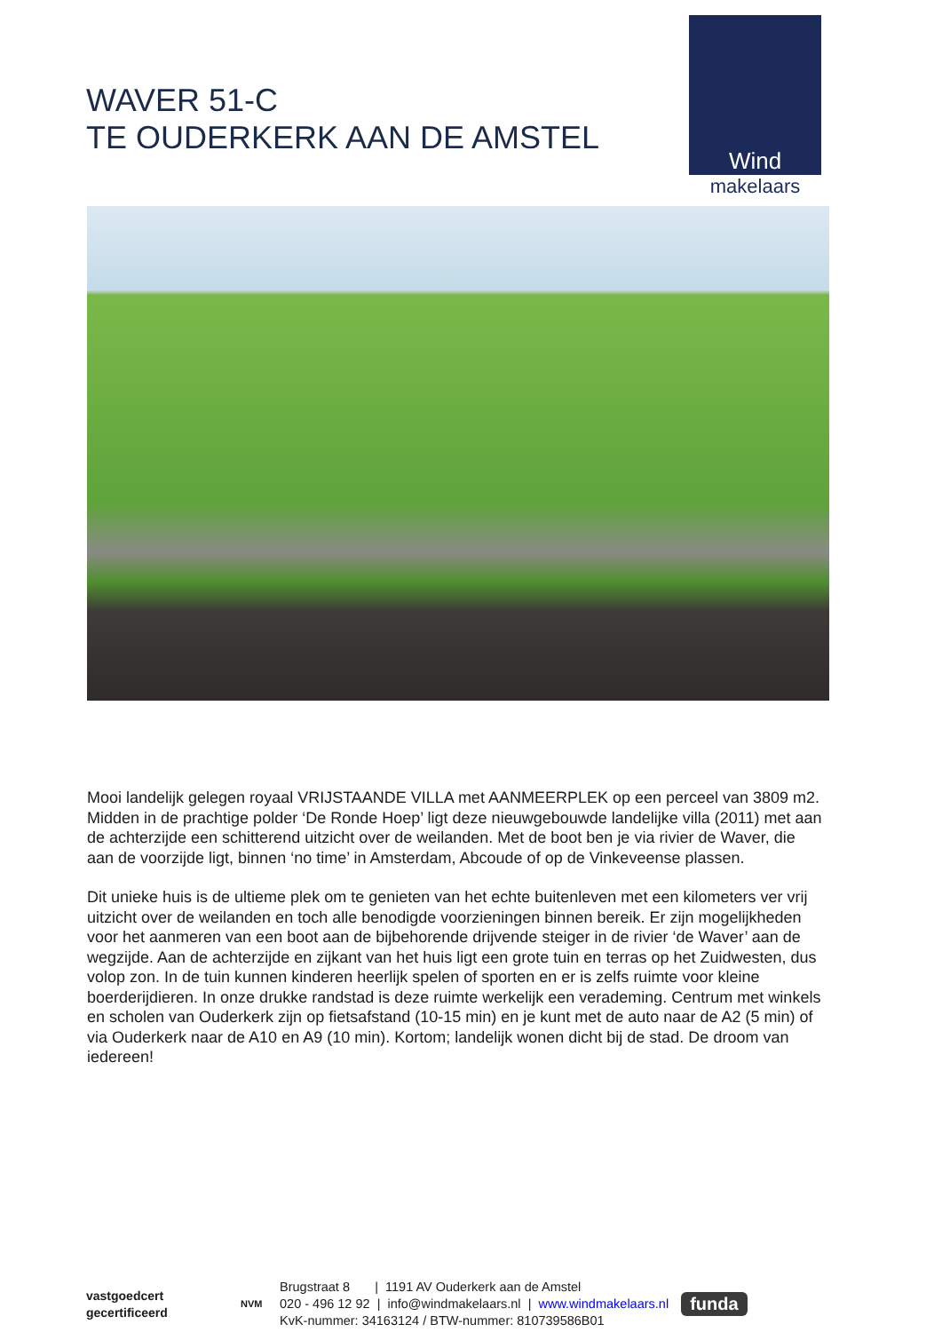WAVER 51-C
TE OUDERKERK AAN DE AMSTEL
Wind
makelaars
Mooi landelijk gelegen royaal VRIJSTAANDE VILLA met AANMEERPLEK op een perceel van 3809 m2. Midden in de prachtige polder ‘De Ronde Hoep’ ligt deze nieuwgebouwde landelijke villa (2011) met aan de achterzijde een schitterend uitzicht over de weilanden. Met de boot ben je via rivier de Waver, die aan de voorzijde ligt, binnen ‘no time’ in Amsterdam, Abcoude of op de Vinkeveense plassen.
Dit unieke huis is de ultieme plek om te genieten van het echte buitenleven met een kilometers ver vrij uitzicht over de weilanden en toch alle benodigde voorzieningen binnen bereik. Er zijn mogelijkheden voor het aanmeren van een boot aan de bijbehorende drijvende steiger in de rivier ‘de Waver’ aan de wegzijde. Aan de achterzijde en zijkant van het huis ligt een grote tuin en terras op het Zuidwesten, dus volop zon. In de tuin kunnen kinderen heerlijk spelen of sporten en er is zelfs ruimte voor kleine boerderijdieren. In onze drukke randstad is deze ruimte werkelijk een verademing. Centrum met winkels en scholen van Ouderkerk zijn op fietsafstand (10-15 min) en je kunt met de auto naar de A2 (5 min) of via Ouderkerk naar de A10 en A9 (10 min). Kortom; landelijk wonen dicht bij de stad. De droom van iedereen!
vastgoedcert
gecertificeerd
NVM
Brugstraat 8 | 1191 AV Ouderkerk aan de Amstel
020 - 496 12 92 | info@windmakelaars.nl | www.windmakelaars.nl
KvK-nummer: 34163124 / BTW-nummer: 810739586B01
funda